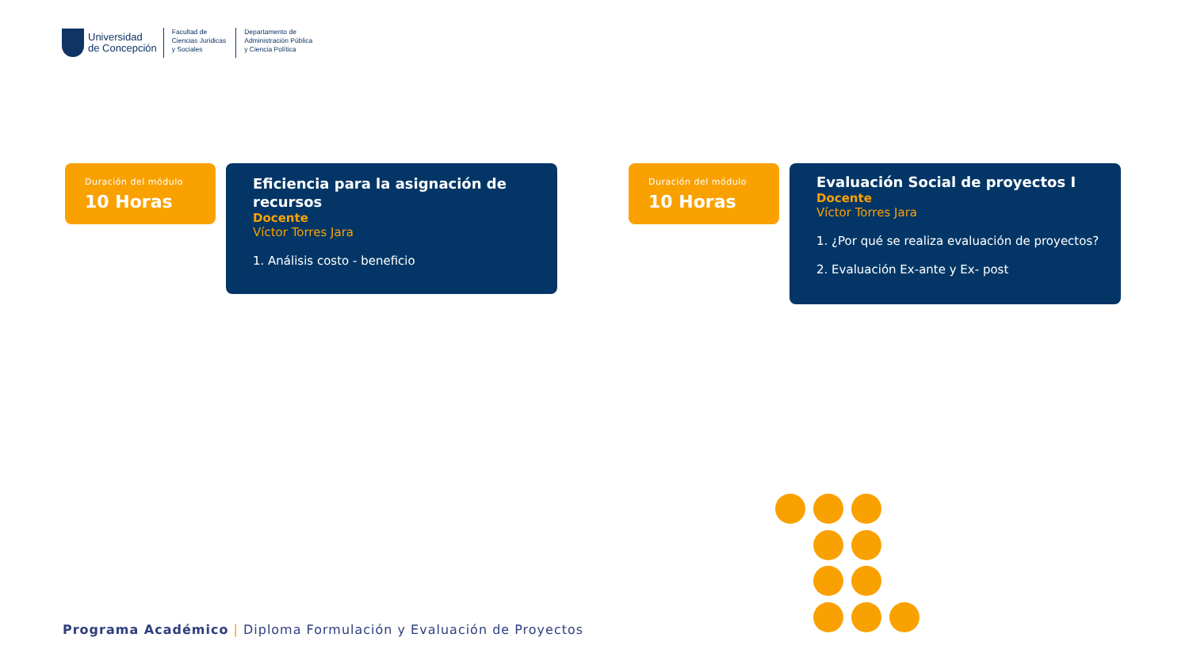Universidad
de Concepción
Facultad de
Ciencias Juridicas
y Sociales
Departamento de
Administración Pública
y Ciencia Política
Duración del módulo
10 Horas
Eficiencia para la asignación de recursos
Docente
Víctor Torres Jara
1. Análisis costo - beneficio
Duración del módulo
10 Horas
Evaluación Social de proyectos I
Docente
Víctor Torres Jara
1. ¿Por qué se realiza evaluación de proyectos?
2. Evaluación Ex-ante y Ex- post
Programa Académico | Diploma Formulación y Evaluación de Proyectos